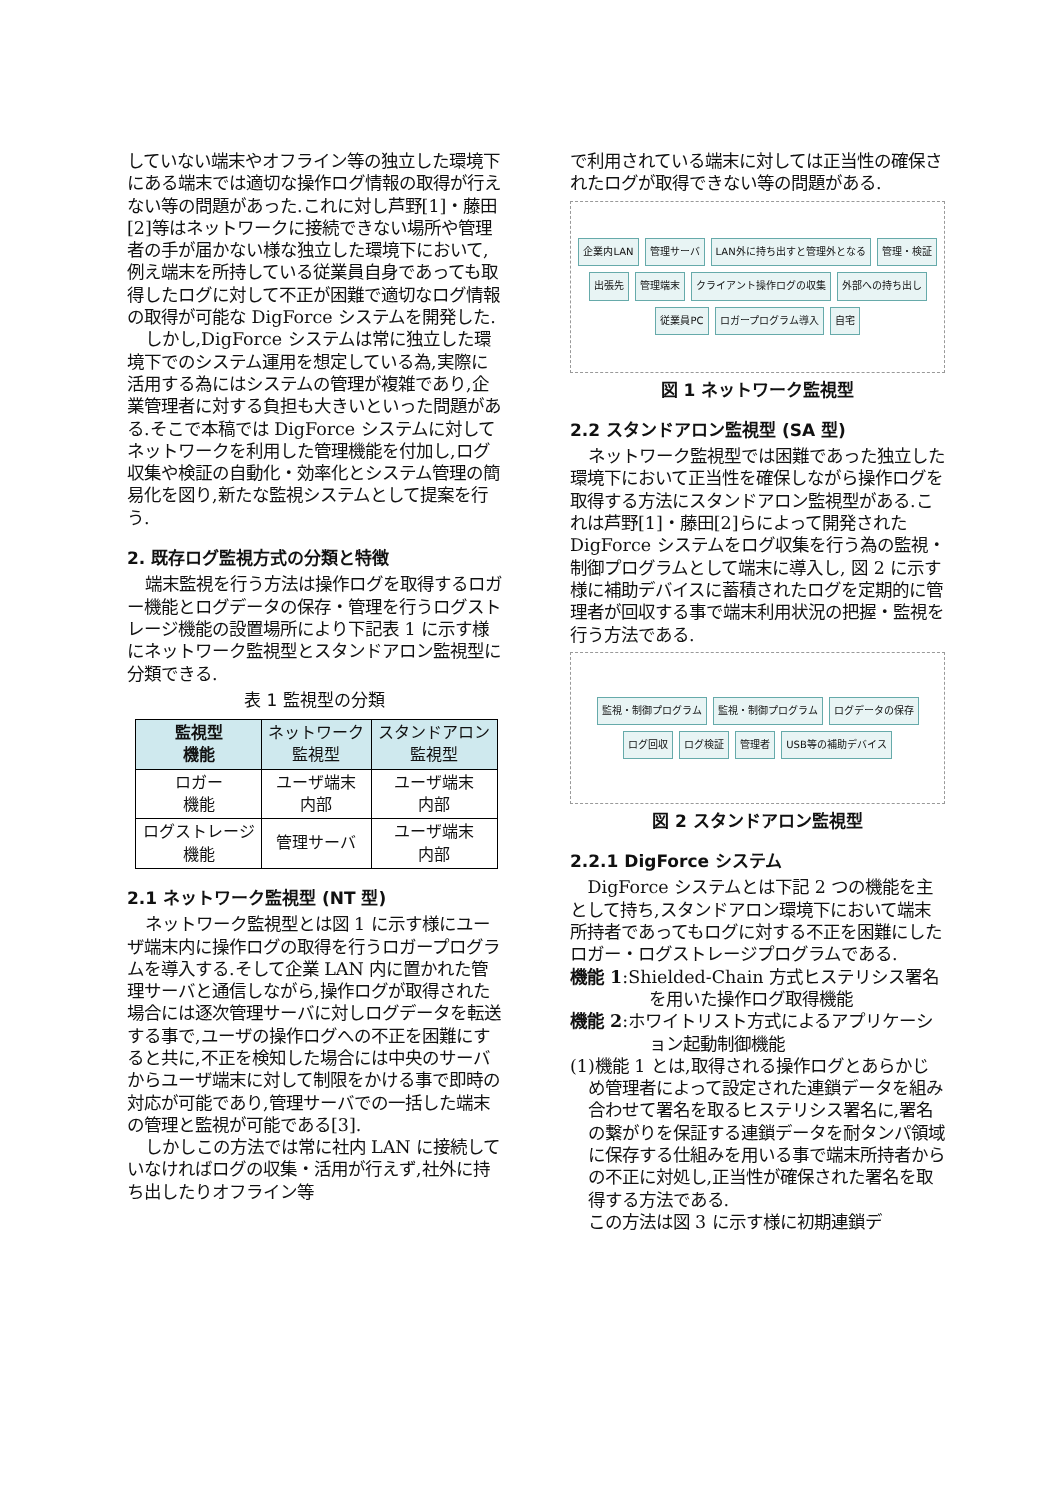していない端末やオフライン等の独立した環境下にある端末では適切な操作ログ情報の取得が行えない等の問題があった.これに対し芦野[1]・藤田[2]等はネットワークに接続できない場所や管理者の手が届かない様な独立した環境下において,例え端末を所持している従業員自身であっても取得したログに対して不正が困難で適切なログ情報の取得が可能な DigForce システムを開発した.
しかし,DigForce システムは常に独立した環境下でのシステム運用を想定している為,実際に活用する為にはシステムの管理が複雑であり,企業管理者に対する負担も大きいといった問題がある.そこで本稿では DigForce システムに対してネットワークを利用した管理機能を付加し,ログ収集や検証の自動化・効率化とシステム管理の簡易化を図り,新たな監視システムとして提案を行う.
2. 既存ログ監視方式の分類と特徴
端末監視を行う方法は操作ログを取得するロガー機能とログデータの保存・管理を行うログストレージ機能の設置場所により下記表 1 に示す様にネットワーク監視型とスタンドアロン監視型に分類できる.
表 1 監視型の分類
| 監視型 機能 | ネットワーク 監視型 | スタンドアロン 監視型 |
| --- | --- | --- |
| ロガー 機能 | ユーザ端末 内部 | ユーザ端末 内部 |
| ログストレージ 機能 | 管理サーバ | ユーザ端末 内部 |
2.1 ネットワーク監視型 (NT 型)
ネットワーク監視型とは図 1 に示す様にユーザ端末内に操作ログの取得を行うロガープログラムを導入する.そして企業 LAN 内に置かれた管理サーバと通信しながら,操作ログが取得された場合には逐次管理サーバに対しログデータを転送する事で,ユーザの操作ログへの不正を困難にすると共に,不正を検知した場合には中央のサーバからユーザ端末に対して制限をかける事で即時の対応が可能であり,管理サーバでの一括した端末の管理と監視が可能である[3].
しかしこの方法では常に社内 LAN に接続していなければログの収集・活用が行えず,社外に持ち出したりオフライン等
で利用されている端末に対しては正当性の確保されたログが取得できない等の問題がある.
企業内LAN 管理サーバ LAN外に持ち出すと管理外となる 管理・検証 出張先 管理端末 クライアント操作ログの収集 外部への持ち出し 従業員PC ロガープログラム導入 自宅
図 1 ネットワーク監視型
2.2 スタンドアロン監視型 (SA 型)
ネットワーク監視型では困難であった独立した環境下において正当性を確保しながら操作ログを取得する方法にスタンドアロン監視型がある.これは芦野[1]・藤田[2]らによって開発された DigForce システムをログ収集を行う為の監視・制御プログラムとして端末に導入し, 図 2 に示す様に補助デバイスに蓄積されたログを定期的に管理者が回収する事で端末利用状況の把握・監視を行う方法である.
監視・制御プログラム 監視・制御プログラム ログデータの保存 ログ回収 ログ検証 管理者 USB等の補助デバイス
図 2 スタンドアロン監視型
2.2.1 DigForce システム
DigForce システムとは下記 2 つの機能を主として持ち,スタンドアロン環境下において端末所持者であってもログに対する不正を困難にしたロガー・ログストレージプログラムである.
機能 1:Shielded-Chain 方式ヒステリシス署名を用いた操作ログ取得機能
機能 2:ホワイトリスト方式によるアプリケーション起動制御機能
(1)機能 1 とは,取得される操作ログとあらかじめ管理者によって設定された連鎖データを組み合わせて署名を取るヒステリシス署名に,署名の繋がりを保証する連鎖データを耐タンパ領域に保存する仕組みを用いる事で端末所持者からの不正に対処し,正当性が確保された署名を取得する方法である.
この方法は図 3 に示す様に初期連鎖デ